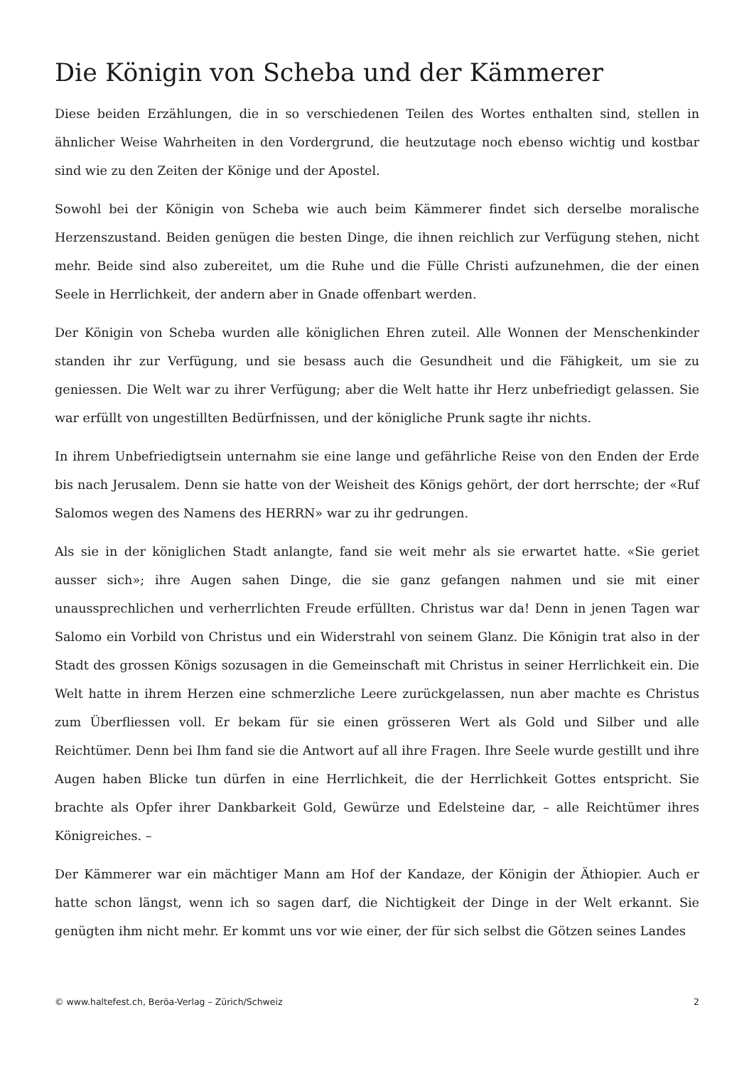Die Königin von Scheba und der Kämmerer
Diese beiden Erzählungen, die in so verschiedenen Teilen des Wortes enthalten sind, stellen in ähnlicher Weise Wahrheiten in den Vordergrund, die heutzutage noch ebenso wichtig und kostbar sind wie zu den Zeiten der Könige und der Apostel.
Sowohl bei der Königin von Scheba wie auch beim Kämmerer findet sich derselbe moralische Herzenszustand. Beiden genügen die besten Dinge, die ihnen reichlich zur Verfügung stehen, nicht mehr. Beide sind also zubereitet, um die Ruhe und die Fülle Christi aufzunehmen, die der einen Seele in Herrlichkeit, der andern aber in Gnade offenbart werden.
Der Königin von Scheba wurden alle königlichen Ehren zuteil. Alle Wonnen der Menschenkinder standen ihr zur Verfügung, und sie besass auch die Gesundheit und die Fähigkeit, um sie zu geniessen. Die Welt war zu ihrer Verfügung; aber die Welt hatte ihr Herz unbefriedigt gelassen. Sie war erfüllt von ungestillten Bedürfnissen, und der königliche Prunk sagte ihr nichts.
In ihrem Unbefriedigtsein unternahm sie eine lange und gefährliche Reise von den Enden der Erde bis nach Jerusalem. Denn sie hatte von der Weisheit des Königs gehört, der dort herrschte; der «Ruf Salomos wegen des Namens des HERRN» war zu ihr gedrungen.
Als sie in der königlichen Stadt anlangte, fand sie weit mehr als sie erwartet hatte. «Sie geriet ausser sich»; ihre Augen sahen Dinge, die sie ganz gefangen nahmen und sie mit einer unaussprechlichen und verherrlichten Freude erfüllten. Christus war da! Denn in jenen Tagen war Salomo ein Vorbild von Christus und ein Widerstrahl von seinem Glanz. Die Königin trat also in der Stadt des grossen Königs sozusagen in die Gemeinschaft mit Christus in seiner Herrlichkeit ein. Die Welt hatte in ihrem Herzen eine schmerzliche Leere zurückgelassen, nun aber machte es Christus zum Überfliessen voll. Er bekam für sie einen grösseren Wert als Gold und Silber und alle Reichtümer. Denn bei Ihm fand sie die Antwort auf all ihre Fragen. Ihre Seele wurde gestillt und ihre Augen haben Blicke tun dürfen in eine Herrlichkeit, die der Herrlichkeit Gottes entspricht. Sie brachte als Opfer ihrer Dankbarkeit Gold, Gewürze und Edelsteine dar, – alle Reichtümer ihres Königreiches. –
Der Kämmerer war ein mächtiger Mann am Hof der Kandaze, der Königin der Äthiopier. Auch er hatte schon längst, wenn ich so sagen darf, die Nichtigkeit der Dinge in der Welt erkannt. Sie genügten ihm nicht mehr. Er kommt uns vor wie einer, der für sich selbst die Götzen seines Landes
© www.haltefest.ch, Beröa-Verlag – Zürich/Schweiz 2